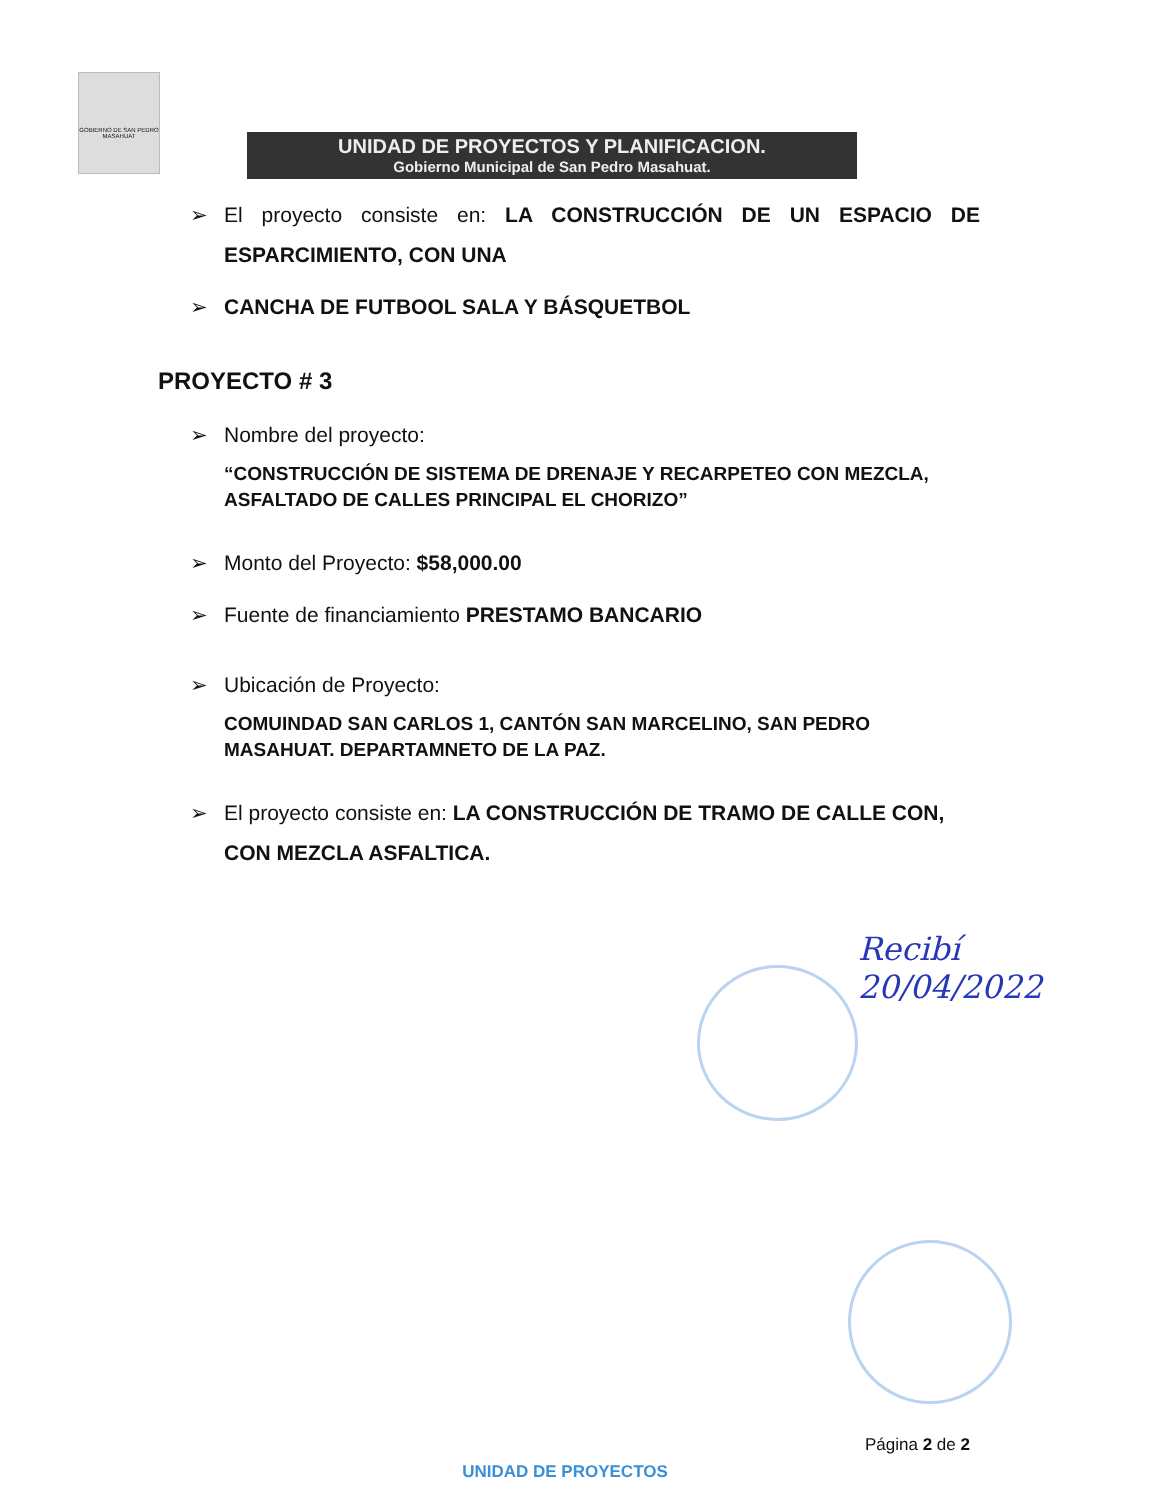GOBIERNO DE SAN PEDRO MASAHUAT
UNIDAD DE PROYECTOS Y PLANIFICACION.
Gobierno Municipal de San Pedro Masahuat.
➢ El proyecto consiste en: LA CONSTRUCCIÓN DE UN ESPACIO DE ESPARCIMIENTO, CON UNA
➢ CANCHA DE FUTBOOL SALA Y BÁSQUETBOL
PROYECTO # 3
➢ Nombre del proyecto:
“CONSTRUCCIÓN DE SISTEMA DE DRENAJE Y RECARPETEO CON MEZCLA, ASFALTADO DE CALLES PRINCIPAL EL CHORIZO”
➢ Monto del Proyecto: $58,000.00
➢ Fuente de financiamiento PRESTAMO BANCARIO
➢ Ubicación de Proyecto:
COMUINDAD SAN CARLOS 1, CANTÓN SAN MARCELINO, SAN PEDRO MASAHUAT. DEPARTAMNETO DE LA PAZ.
➢ El proyecto consiste en: LA CONSTRUCCIÓN DE TRAMO DE CALLE CON, CON MEZCLA ASFALTICA.
Recibí
20/04/2022
Página 2 de 2
UNIDAD DE PROYECTOS